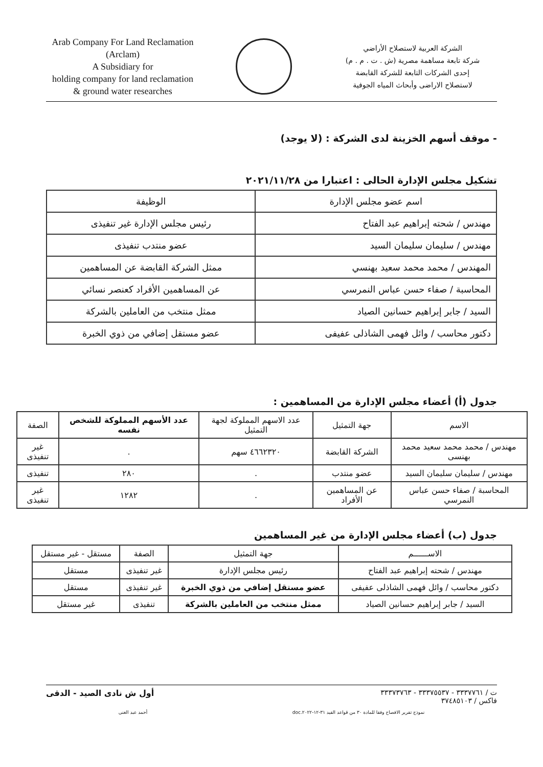Arab Company For Land Reclamation
(Arclam)
A Subsidiary for
holding company for land reclamation
& ground water researches
الشركة العربية لاستصلاح الأراضي
شركة تابعة مساهمة مصرية (ش . ت . م . م)
إحدى الشركات التابعة للشركة القابضة
لاستصلاح الاراضى وأبحاث المياه الجوفية
- موقف أسهم الخزينة لدى الشركة : (لا يوجد)
تشكيل مجلس الإدارة الحالى : اعتبارا من ٢٠٢١/١١/٢٨
| اسم عضو مجلس الإدارة | الوظيفة |
| --- | --- |
| مهندس / شحته إبراهيم عبد الفتاح | رئيس مجلس الإدارة غير تنفيذى |
| مهندس / سليمان سليمان السيد | عضو منتدب تنفيذى |
| المهندس / محمد محمد سعيد بهنسي | ممثل الشركة القابضة عن المساهمين |
| المحاسبة / صفاء حسن عباس النمرسي | عن المساهمين الأفراد كعنصر نسائي |
| السيد / جابر إبراهيم حسانين الصياد | ممثل منتخب من العاملين بالشركة |
| دكتور محاسب / وائل فهمى الشاذلى عفيفى | عضو مستقل إضافي من ذوي الخبرة |
جدول (أ) أعضاء مجلس الإدارة من المساهمين :
| الاسم | جهة التمثيل | عدد الاسهم المملوكة لجهة التمثيل | عدد الأسهم المملوكة للشخص نفسه | الصفة |
| --- | --- | --- | --- | --- |
| مهندس / محمد محمد سعيد محمد بهنسى | الشركة القابضة | ٤٦٦٢٣٢٠ سهم | . | غير تنفيذى |
| مهندس / سليمان سليمان السيد | عضو منتدب | . | ٢٨٠ | تنفيذى |
| المحاسبة / صفاء حسن عباس النمرسي | عن المساهمين الأفراد | . | ١٢٨٢ | غير تنفيذى |
جدول (ب) أعضاء مجلس الإدارة من غير المساهمين
| الاســــــم | جهة التمثيل | الصفة | مستقل - غير مستقل |
| --- | --- | --- | --- |
| مهندس / شحته إبراهيم عبد الفتاح | رئيس مجلس الإدارة | غير تنفيذى | مستقل |
| دكتور محاسب / وائل فهمى الشاذلى عفيفى | عضو مستقل إضافي من ذوي الخبرة | غير تنفيذى | مستقل |
| السيد / جابر إبراهيم حسانين الصياد | ممثل منتخب من العاملين بالشركة | تنفيذى | غير مستقل |
ت / ٣٣٣٧٧٦١ - ٣٣٣٧٥٥٣٧ - ٣٣٣٧٣٧٦٣
فاكس / ٣٧٤٨٥١٠٣
أول ش نادى الصيد - الدقى
نموذج تقرير الافصاح وفقا للمادة ٣٠ من قواعد القيد ٣١-١٢-٢٠٢٢.doc أحمد عبد الغنى